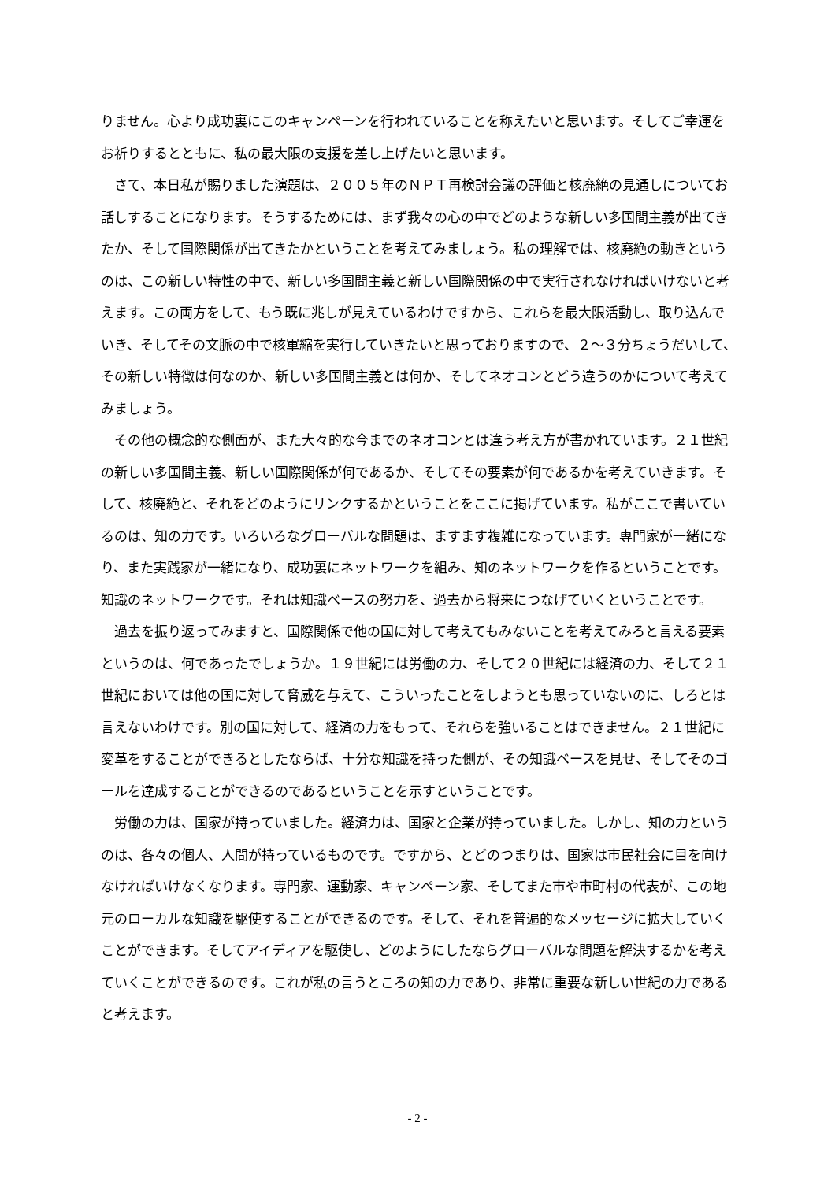りません。心より成功裏にこのキャンペーンを行われていることを称えたいと思います。そしてご幸運をお祈りするとともに、私の最大限の支援を差し上げたいと思います。
さて、本日私が賜りました演題は、２００５年のＮＰＴ再検討会議の評価と核廃絶の見通しについてお話しすることになります。そうするためには、まず我々の心の中でどのような新しい多国間主義が出てきたか、そして国際関係が出てきたかということを考えてみましょう。私の理解では、核廃絶の動きというのは、この新しい特性の中で、新しい多国間主義と新しい国際関係の中で実行されなければいけないと考えます。この両方をして、もう既に兆しが見えているわけですから、これらを最大限活動し、取り込んでいき、そしてその文脈の中で核軍縮を実行していきたいと思っておりますので、２～３分ちょうだいして、その新しい特徴は何なのか、新しい多国間主義とは何か、そしてネオコンとどう違うのかについて考えてみましょう。
その他の概念的な側面が、また大々的な今までのネオコンとは違う考え方が書かれています。２１世紀の新しい多国間主義、新しい国際関係が何であるか、そしてその要素が何であるかを考えていきます。そして、核廃絶と、それをどのようにリンクするかということをここに掲げています。私がここで書いているのは、知の力です。いろいろなグローバルな問題は、ますます複雑になっています。専門家が一緒になり、また実践家が一緒になり、成功裏にネットワークを組み、知のネットワークを作るということです。知識のネットワークです。それは知識ベースの努力を、過去から将来につなげていくということです。
過去を振り返ってみますと、国際関係で他の国に対して考えてもみないことを考えてみろと言える要素というのは、何であったでしょうか。１９世紀には労働の力、そして２０世紀には経済の力、そして２１世紀においては他の国に対して脅威を与えて、こういったことをしようとも思っていないのに、しろとは言えないわけです。別の国に対して、経済の力をもって、それらを強いることはできません。２１世紀に変革をすることができるとしたならば、十分な知識を持った側が、その知識ベースを見せ、そしてそのゴールを達成することができるのであるということを示すということです。
労働の力は、国家が持っていました。経済力は、国家と企業が持っていました。しかし、知の力というのは、各々の個人、人間が持っているものです。ですから、とどのつまりは、国家は市民社会に目を向けなければいけなくなります。専門家、運動家、キャンペーン家、そしてまた市や市町村の代表が、この地元のローカルな知識を駆使することができるのです。そして、それを普遍的なメッセージに拡大していくことができます。そしてアイディアを駆使し、どのようにしたならグローバルな問題を解決するかを考えていくことができるのです。これが私の言うところの知の力であり、非常に重要な新しい世紀の力であると考えます。
- 2 -